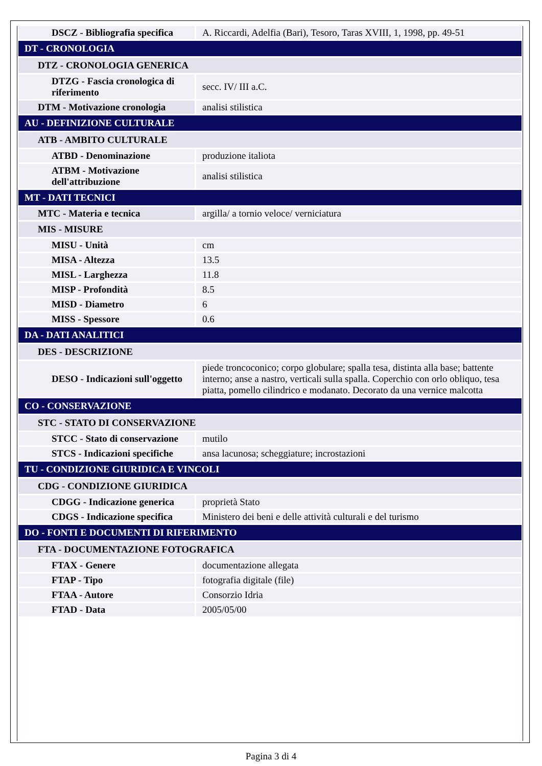| DSCZ - Bibliografia specifica | A. Riccardi, Adelfia (Bari), Tesoro, Taras XVIII, 1, 1998, pp. 49-51 |
| DT - CRONOLOGIA | |
| DTZ - CRONOLOGIA GENERICA | |
| DTZG - Fascia cronologica di riferimento | secc. IV/ III a.C. |
| DTM - Motivazione cronologia | analisi stilistica |
| AU - DEFINIZIONE CULTURALE | |
| ATB - AMBITO CULTURALE | |
| ATBD - Denominazione | produzione italiota |
| ATBM - Motivazione dell'attribuzione | analisi stilistica |
| MT - DATI TECNICI | |
| MTC - Materia e tecnica | argilla/ a tornio veloce/ verniciatura |
| MIS - MISURE | |
| MISU - Unità | cm |
| MISA - Altezza | 13.5 |
| MISL - Larghezza | 11.8 |
| MISP - Profondità | 8.5 |
| MISD - Diametro | 6 |
| MISS - Spessore | 0.6 |
| DA - DATI ANALITICI | |
| DES - DESCRIZIONE | |
| DESO - Indicazioni sull'oggetto | piede troncoconico; corpo globulare; spalla tesa, distinta alla base; battente interno; anse a nastro, verticali sulla spalla. Coperchio con orlo obliquo, tesa piatta, pomello cilindrico e modanato. Decorato da una vernice malcotta |
| CO - CONSERVAZIONE | |
| STC - STATO DI CONSERVAZIONE | |
| STCC - Stato di conservazione | mutilo |
| STCS - Indicazioni specifiche | ansa lacunosa; scheggiature; incrostazioni |
| TU - CONDIZIONE GIURIDICA E VINCOLI | |
| CDG - CONDIZIONE GIURIDICA | |
| CDGG - Indicazione generica | proprietà Stato |
| CDGS - Indicazione specifica | Ministero dei beni e delle attività culturali e del turismo |
| DO - FONTI E DOCUMENTI DI RIFERIMENTO | |
| FTA - DOCUMENTAZIONE FOTOGRAFICA | |
| FTAX - Genere | documentazione allegata |
| FTAP - Tipo | fotografia digitale (file) |
| FTAA - Autore | Consorzio Idria |
| FTAD - Data | 2005/05/00 |
Pagina 3 di 4